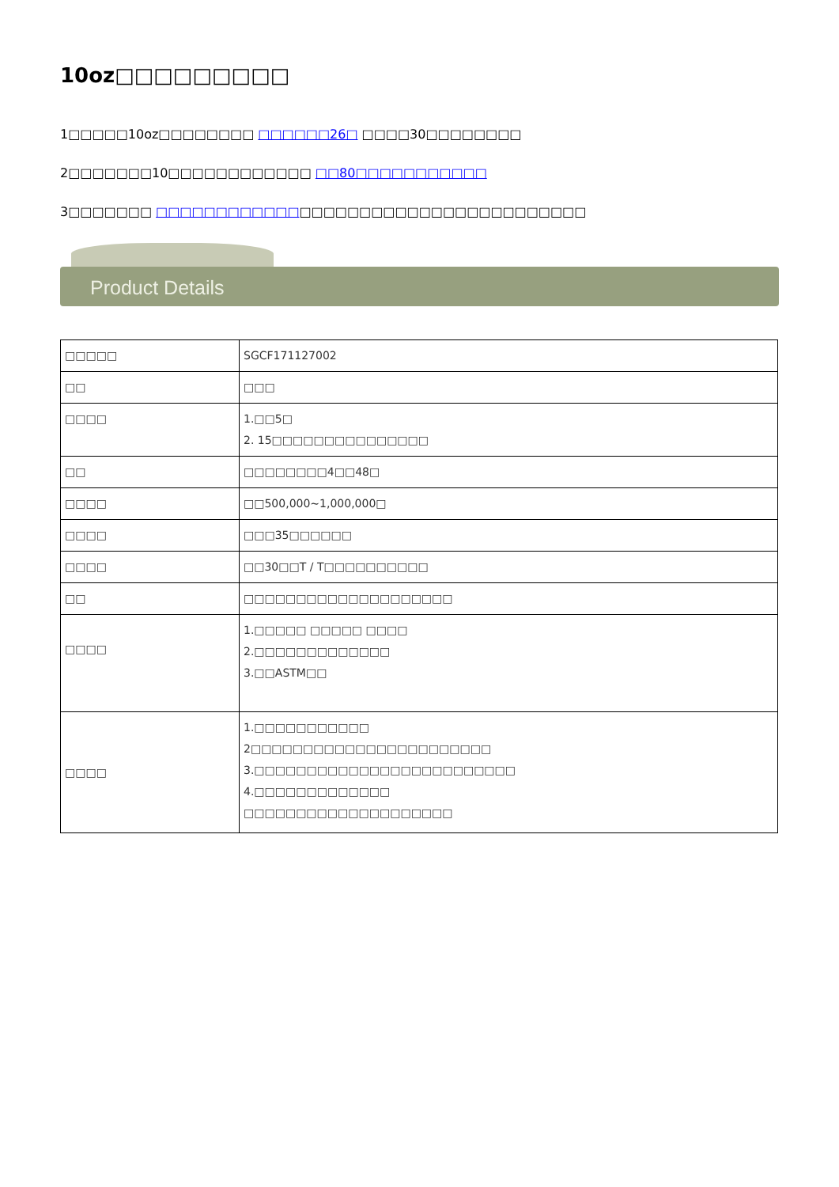10oz□□□□□□□□□
1□□□□□10oz□□□□□□□□ □□□□□□26□ □□□□30□□□□□□□□
2□□□□□□□10□□□□□□□□□□□□ □□80□□□□□□□□□□□
3□□□□□□□ □□□□□□□□□□□□□□□□□□□□□□□□□□□□□□□□□□□□
Product Details
| □□□□□ | SGCF171127002 |
| □□ | □□□ |
| □□□□ | 1.□□5□ 2. 15□□□□□□□□□□□□□□□ |
| □□ | □□□□□□□□4□□48□ |
| □□□□ | □□500,000~1,000,000□ |
| □□□□ | □□□35□□□□□□ |
| □□□□ | □□30□□T / T□□□□□□□□□□ |
| □□ | □□□□□□□□□□□□□□□□□□□□ |
| □□□□ | 1.□□□□□ □□□□□ □□□□ 2.□□□□□□□□□□□□□ 3.□□ASTM□□ |
| □□□□ | 1.□□□□□□□□□□□ 2□□□□□□□□□□□□□□□□□□□□□□□ 3.□□□□□□□□□□□□□□□□□□□□□□□□□ 4.□□□□□□□□□□□□□ □□□□□□□□□□□□□□□□□□□□ |